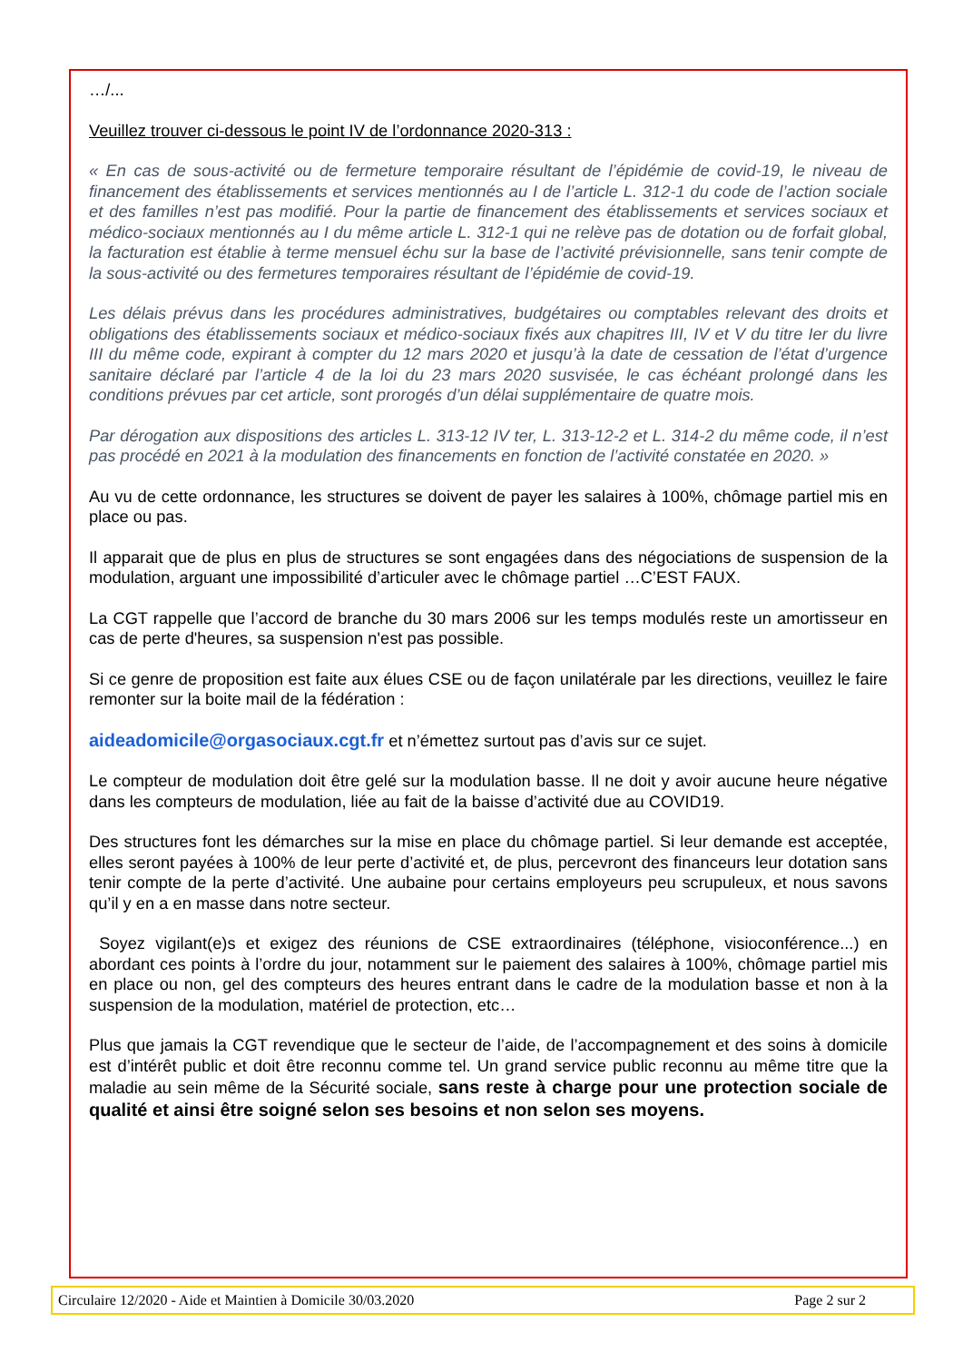…/...
Veuillez trouver ci-dessous le point IV de l’ordonnance 2020-313 :
« En cas de sous-activité ou de fermeture temporaire résultant de l’épidémie de covid-19, le niveau de financement des établissements et services mentionnés au I de l’article L. 312-1 du code de l’action sociale et des familles n’est pas modifié. Pour la partie de financement des établissements et services sociaux et médico-sociaux mentionnés au I du même article L. 312-1 qui ne relève pas de dotation ou de forfait global, la facturation est établie à terme mensuel échu sur la base de l’activité prévisionnelle, sans tenir compte de la sous-activité ou des fermetures temporaires résultant de l’épidémie de covid-19.
Les délais prévus dans les procédures administratives, budgétaires ou comptables relevant des droits et obligations des établissements sociaux et médico-sociaux fixés aux chapitres III, IV et V du titre Ier du livre III du même code, expirant à compter du 12 mars 2020 et jusqu’à la date de cessation de l’état d’urgence sanitaire déclaré par l’article 4 de la loi du 23 mars 2020 susvisée, le cas échéant prolongé dans les conditions prévues par cet article, sont prorogés d’un délai supplémentaire de quatre mois.
Par dérogation aux dispositions des articles L. 313-12 IV ter, L. 313-12-2 et L. 314-2 du même code, il n’est pas procédé en 2021 à la modulation des financements en fonction de l’activité constatée en 2020. »
Au vu de cette ordonnance, les structures se doivent de payer les salaires à 100%, chômage partiel mis en place ou pas.
Il apparait que de plus en plus de structures se sont engagées dans des négociations de suspension de la modulation, arguant une impossibilité d’articuler avec le chômage partiel …C’EST FAUX.
La CGT rappelle que l’accord de branche du 30 mars 2006 sur les temps modulés reste un amortisseur en cas de perte d'heures, sa suspension n'est pas possible.
Si ce genre de proposition est faite aux élues CSE ou de façon unilatérale par les directions, veuillez le faire remonter sur la boite mail de la fédération :
aideadomicile@orgasociaux.cgt.fr et n’émettez surtout pas d’avis sur ce sujet.
Le compteur de modulation doit être gelé sur la modulation basse. Il ne doit y avoir aucune heure négative dans les compteurs de modulation, liée au fait de la baisse d’activité due au COVID19.
Des structures font les démarches sur la mise en place du chômage partiel. Si leur demande est acceptée, elles seront payées à 100% de leur perte d’activité et, de plus, percevront des financeurs leur dotation sans tenir compte de la perte d’activité. Une aubaine pour certains employeurs peu scrupuleux, et nous savons qu’il y en a en masse dans notre secteur.
Soyez vigilant(e)s et exigez des réunions de CSE extraordinaires (téléphone, visioconférence...) en abordant ces points à l’ordre du jour, notamment sur le paiement des salaires à 100%, chômage partiel mis en place ou non, gel des compteurs des heures entrant dans le cadre de la modulation basse et non à la suspension de la modulation, matériel de protection, etc…
Plus que jamais la CGT revendique que le secteur de l’aide, de l’accompagnement et des soins à domicile est d’intérêt public et doit être reconnu comme tel. Un grand service public reconnu au même titre que la maladie au sein même de la Sécurité sociale, sans reste à charge pour une protection sociale de qualité et ainsi être soigné selon ses besoins et non selon ses moyens.
Circulaire 12/2020 - Aide et Maintien à Domicile 30/03.2020 Page 2 sur 2